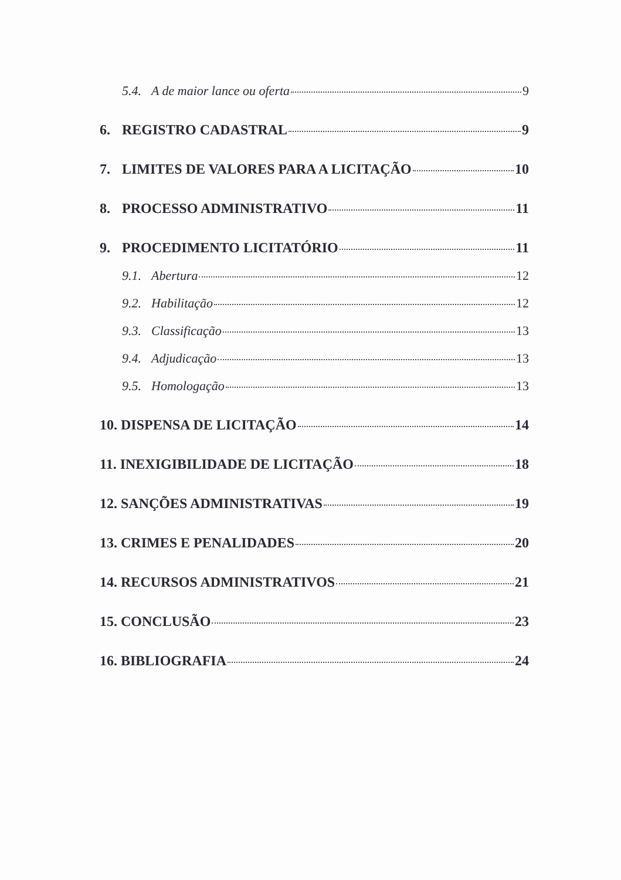5.4. A de maior lance ou oferta 9
6. REGISTRO CADASTRAL 9
7. LIMITES DE VALORES PARA A LICITAÇÃO 10
8. PROCESSO ADMINISTRATIVO 11
9. PROCEDIMENTO LICITATÓRIO 11
9.1. Abertura 12
9.2. Habilitação 12
9.3. Classificação 13
9.4. Adjudicação 13
9.5. Homologação 13
10. DISPENSA DE LICITAÇÃO 14
11. INEXIGIBILIDADE DE LICITAÇÃO 18
12. SANÇÕES ADMINISTRATIVAS 19
13. CRIMES E PENALIDADES 20
14. RECURSOS ADMINISTRATIVOS 21
15. CONCLUSÃO 23
16. BIBLIOGRAFIA 24